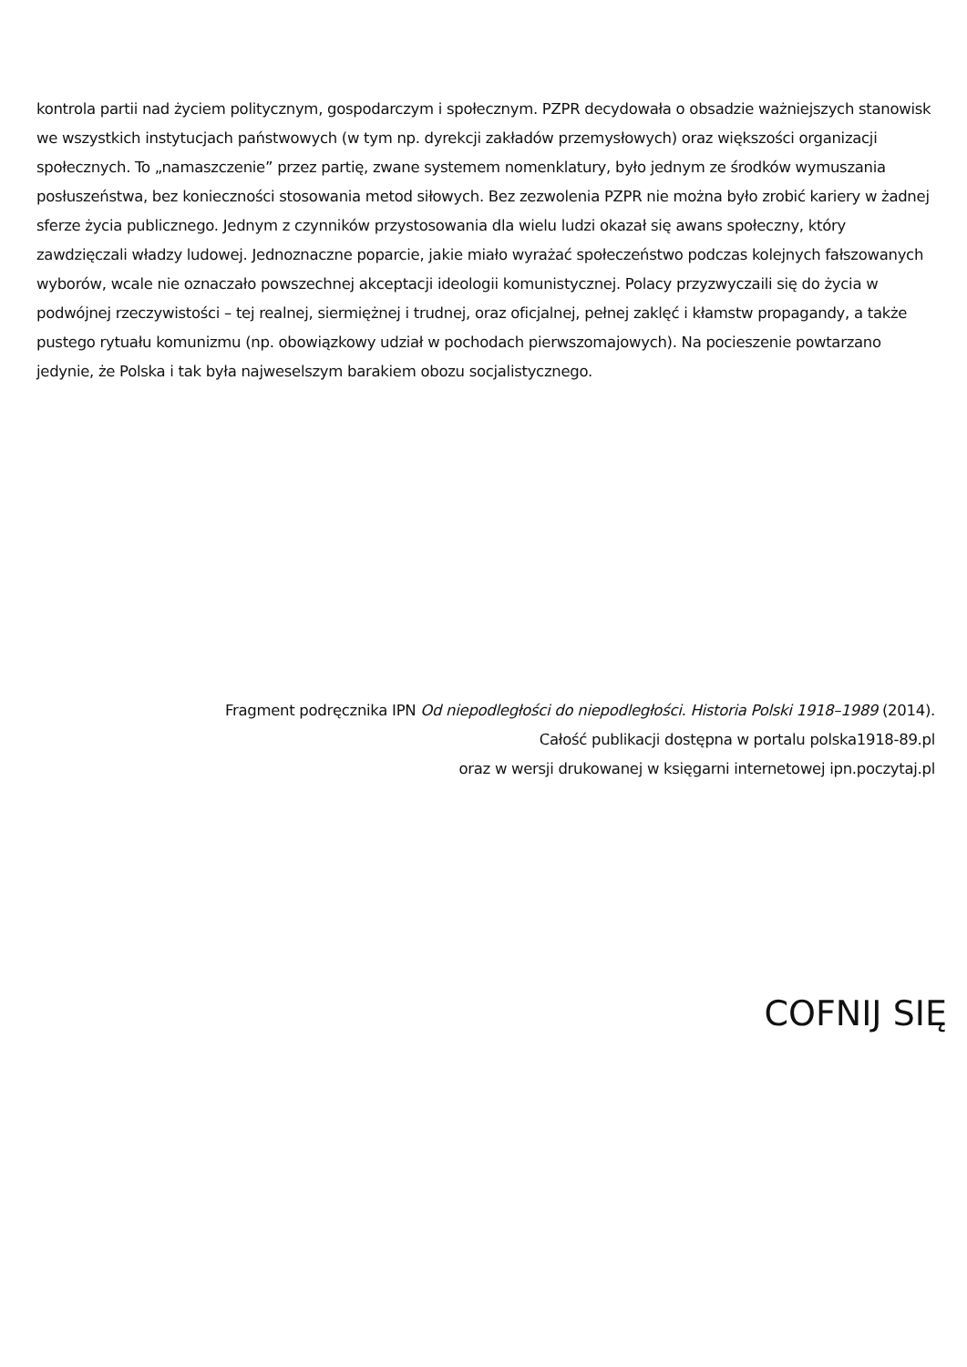kontrola partii nad życiem politycznym, gospodarczym i społecznym. PZPR decydowała o obsadzie ważniejszych stanowisk we wszystkich instytucjach państwowych (w tym np. dyrekcji zakładów przemysłowych) oraz większości organizacji społecznych. To „namaszczenie” przez partię, zwane systemem nomenklatury, było jednym ze środków wymuszania posłuszeństwa, bez konieczności stosowania metod siłowych. Bez zezwolenia PZPR nie można było zrobić kariery w żadnej sferze życia publicznego. Jednym z czynników przystosowania dla wielu ludzi okazał się awans społeczny, który zawdzięczali władzy ludowej. Jednoznaczne poparcie, jakie miało wyrażać społeczeństwo podczas kolejnych fałszowanych wyborów, wcale nie oznaczało powszechnej akceptacji ideologii komunistycznej. Polacy przyzwyczaili się do życia w podwójnej rzeczywistości – tej realnej, siermiężnej i trudnej, oraz oficjalnej, pełnej zaklęć i kłamstw propagandy, a także pustego rytuału komunizmu (np. obowiązkowy udział w pochodach pierwszomajowych). Na pocieszenie powtarzano jedynie, że Polska i tak była najweselszym barakiem obozu socjalistycznego.
Fragment podręcznika IPN Od niepodległości do niepodległości. Historia Polski 1918–1989 (2014).
Całość publikacji dostępna w portalu polska1918-89.pl
oraz w wersji drukowanej w księgarni internetowej ipn.poczytaj.pl
COFNIJ SIĘ